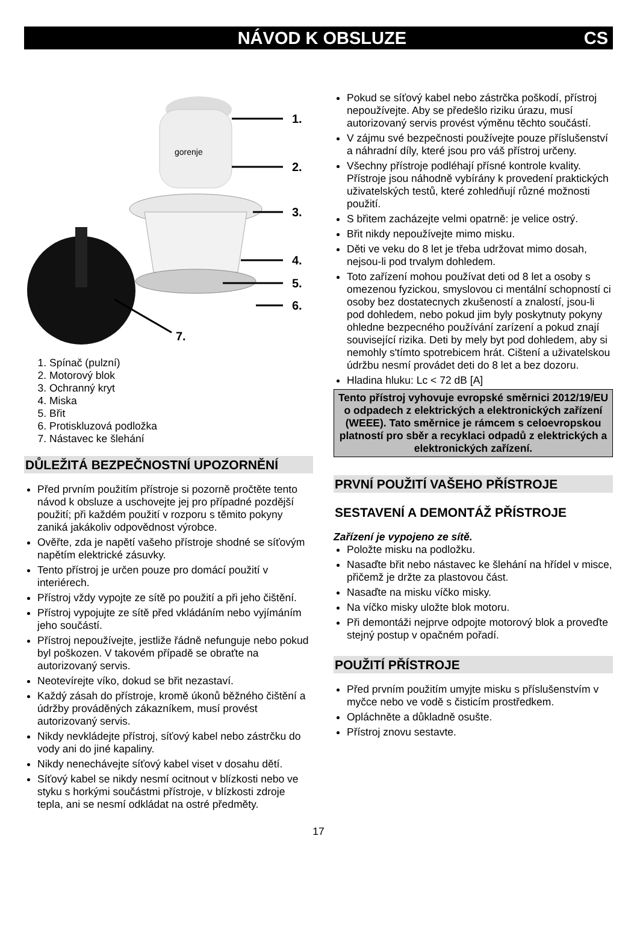NÁVOD K OBSLUZE CS
gorenje
1.
2.
3.
4.
5.
6.
7.
1. Spínač (pulzní)
2. Motorový blok
3. Ochranný kryt
4. Miska
5. Břit
6. Protiskluzová podložka
7. Nástavec ke šlehání
DŮLEŽITÁ BEZPEČNOSTNÍ UPOZORNĚNÍ
Před prvním použitím přístroje si pozorně pročtěte tento návod k obsluze a uschovejte jej pro případné pozdější použití; při každém použití v rozporu s těmito pokyny zaniká jakákoliv odpovědnost výrobce.
Ověřte, zda je napětí vašeho přístroje shodné se síťovým napětím elektrické zásuvky.
Tento přístroj je určen pouze pro domácí použití v interiérech.
Přístroj vždy vypojte ze sítě po použití a při jeho čištění.
Přístroj vypojujte ze sítě před vkládáním nebo vyjímáním jeho součástí.
Přístroj nepoužívejte, jestliže řádně nefunguje nebo pokud byl poškozen. V takovém případě se obraťte na autorizovaný servis.
Neotevírejte víko, dokud se břit nezastaví.
Každý zásah do přístroje, kromě úkonů běžného čištění a údržby prováděných zákazníkem, musí provést autorizovaný servis.
Nikdy nevkládejte přístroj, síťový kabel nebo zástrčku do vody ani do jiné kapaliny.
Nikdy nenechávejte síťový kabel viset v dosahu dětí.
Síťový kabel se nikdy nesmí ocitnout v blízkosti nebo ve styku s horkými součástmi přístroje, v blízkosti zdroje tepla, ani se nesmí odkládat na ostré předměty.
Pokud se síťový kabel nebo zástrčka poškodí, přístroj nepoužívejte. Aby se předešlo riziku úrazu, musí autorizovaný servis provést výměnu těchto součástí.
V zájmu své bezpečnosti používejte pouze příslušenství a náhradní díly, které jsou pro váš přístroj určeny.
Všechny přístroje podléhají přísné kontrole kvality. Přístroje jsou náhodně vybírány k provedení praktických uživatelských testů, které zohledňují různé možnosti použití.
S břitem zacházejte velmi opatrně: je velice ostrý.
Břit nikdy nepoužívejte mimo misku.
Děti ve veku do 8 let je třeba udržovat mimo dosah, nejsou-li pod trvalym dohledem.
Toto zařízení mohou používat deti od 8 let a osoby s omezenou fyzickou, smyslovou ci mentální schopností ci osoby bez dostatecnych zkušeností a znalostí, jsou-li pod dohledem, nebo pokud jim byly poskytnuty pokyny ohledne bezpecného používání zarízení a pokud znají související rizika. Deti by mely byt pod dohledem, aby si nemohly s'tímto spotrebicem hrát. Cištení a uživatelskou údržbu nesmí provádet deti do 8 let a bez dozoru.
Hladina hluku: Lc < 72 dB [A]
Tento přístroj vyhovuje evropské směrnici 2012/19/EU o odpadech z elektrických a elektronických zařízení (WEEE). Tato směrnice je rámcem s celoevropskou platností pro sběr a recyklaci odpadů z elektrických a elektronických zařízení.
PRVNÍ POUŽITÍ VAŠEHO PŘÍSTROJE
SESTAVENÍ A DEMONTÁŽ PŘÍSTROJE
Zařízení je vypojeno ze sítě.
Položte misku na podložku.
Nasaďte břit nebo nástavec ke šlehání na hřídel v misce, přičemž je držte za plastovou část.
Nasaďte na misku víčko misky.
Na víčko misky uložte blok motoru.
Při demontáži nejprve odpojte motorový blok a proveďte stejný postup v opačném pořadí.
POUŽITÍ PŘÍSTROJE
Před prvním použitím umyjte misku s příslušenstvím v myčce nebo ve vodě s čisticím prostředkem.
Opláchněte a důkladně osušte.
Přístroj znovu sestavte.
17